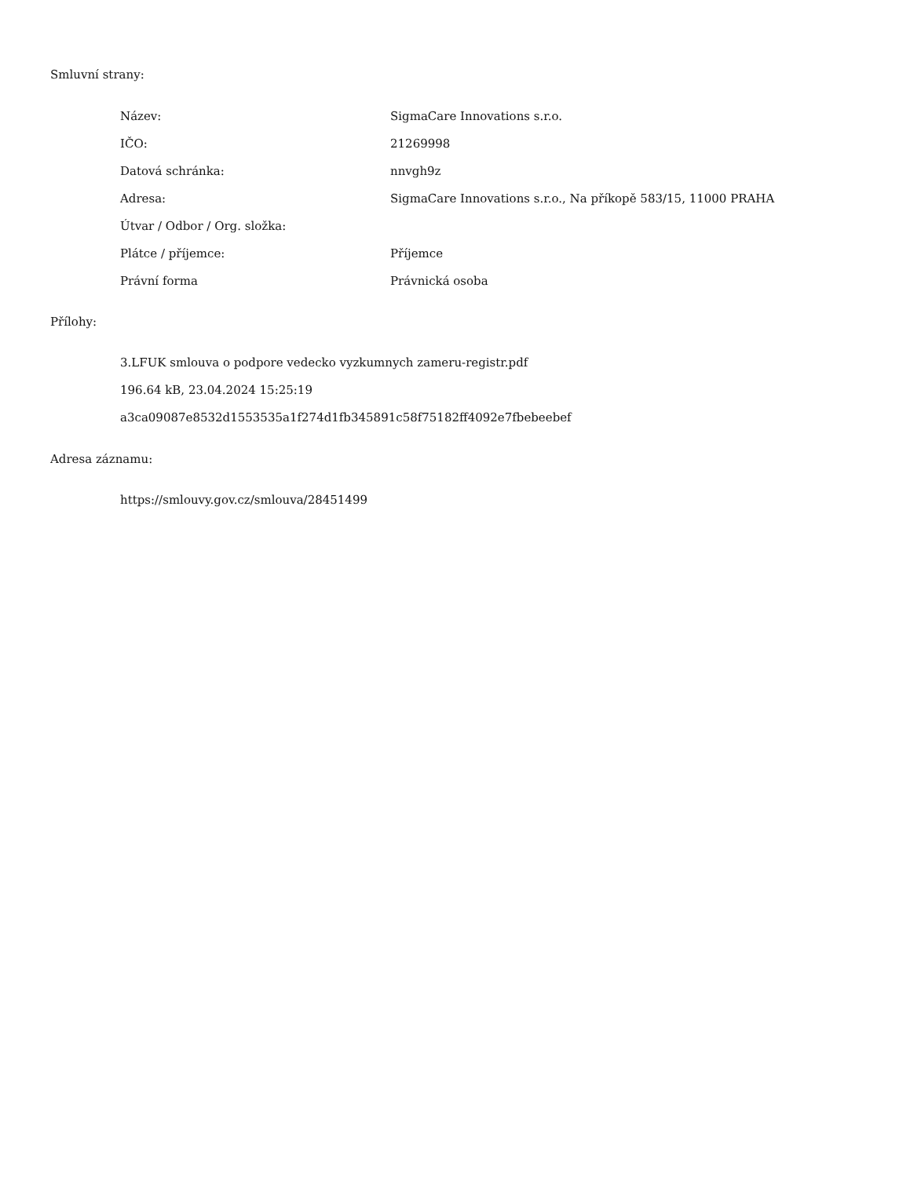Smluvní strany:
| Název: | SigmaCare Innovations s.r.o. |
| IČO: | 21269998 |
| Datová schránka: | nnvgh9z |
| Adresa: | SigmaCare Innovations s.r.o., Na příkopě 583/15, 11000 PRAHA |
| Útvar / Odbor / Org. složka: | |
| Plátce / příjemce: | Příjemce |
| Právní forma | Právnická osoba |
Přílohy:
3.LFUK smlouva o podpore vedecko vyzkumnych zameru-registr.pdf
196.64 kB, 23.04.2024 15:25:19
a3ca09087e8532d1553535a1f274d1fb345891c58f75182ff4092e7fbebeebef
Adresa záznamu:
https://smlouvy.gov.cz/smlouva/28451499